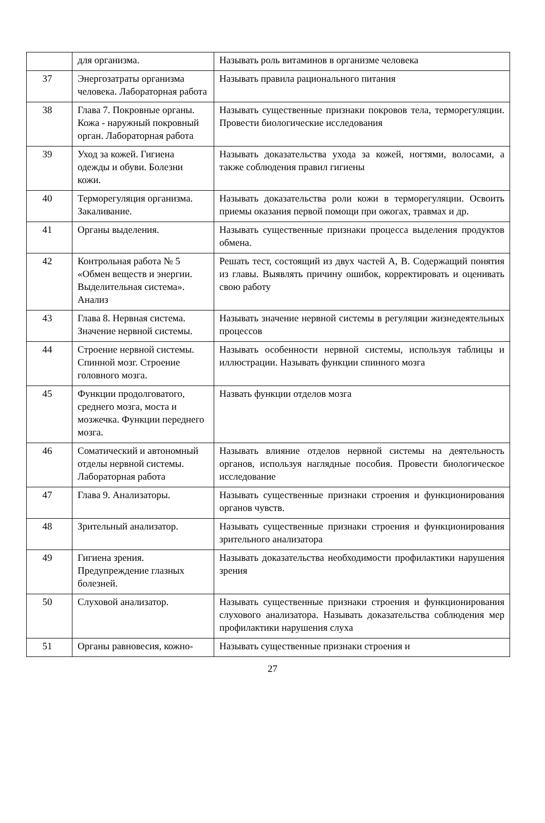| | для организма. | Называть роль витаминов в организме человека |
| 37 | Энергозатраты организма человека. Лабораторная работа | Называть правила рационального питания |
| 38 | Глава 7. Покровные органы. Кожа - наружный покровный орган. Лабораторная работа | Называть существенные признаки покровов тела, терморегуляции. Провести биологические исследования |
| 39 | Уход за кожей. Гигиена одежды и обуви. Болезни кожи. | Называть доказательства ухода за кожей, ногтями, волосами, а также соблюдения правил гигиены |
| 40 | Терморегуляция организма. Закаливание. | Называть доказательства роли кожи в терморегуляции. Освоить приемы оказания первой помощи при ожогах, травмах и др. |
| 41 | Органы выделения. | Называть существенные признаки процесса выделения продуктов обмена. |
| 42 | Контрольная работа № 5 «Обмен веществ и энергии. Выделительная система». Анализ | Решать тест, состоящий из двух частей А, В. Содержащий понятия из главы. Выявлять причину ошибок, корректировать и оценивать свою работу |
| 43 | Глава 8. Нервная система. Значение нервной системы. | Называть значение нервной системы в регуляции жизнедеятельных процессов |
| 44 | Строение нервной системы. Спинной мозг. Строение головного мозга. | Называть особенности нервной системы, используя таблицы и иллюстрации. Называть функции спинного мозга |
| 45 | Функции продолговатого, среднего мозга, моста и мозжечка. Функции переднего мозга. | Назвать функции отделов мозга |
| 46 | Соматический и автономный отделы нервной системы. Лабораторная работа | Называть влияние отделов нервной системы на деятельность органов, используя наглядные пособия. Провести биологическое исследование |
| 47 | Глава 9. Анализаторы. | Называть существенные признаки строения и функционирования органов чувств. |
| 48 | Зрительный анализатор. | Называть существенные признаки строения и функционирования зрительного анализатора |
| 49 | Гигиена зрения. Предупреждение глазных болезней. | Называть доказательства необходимости профилактики нарушения зрения |
| 50 | Слуховой анализатор. | Называть существенные признаки строения и функционирования слухового анализатора. Называть доказательства соблюдения мер профилактики нарушения слуха |
| 51 | Органы равновесия, кожно- | Называть существенные признаки строения и |
27